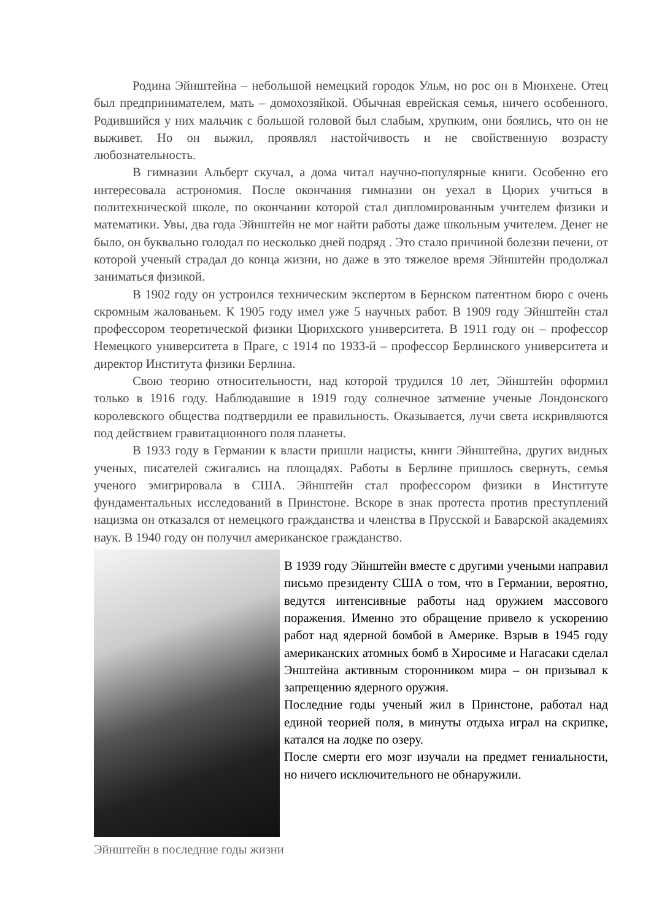Родина Эйнштейна – небольшой немецкий городок Ульм, но рос он в Мюнхене. Отец был предпринимателем, мать – домохозяйкой. Обычная еврейская семья, ничего особенного. Родившийся у них мальчик с большой головой был слабым, хрупким, они боялись, что он не выживет. Но он выжил, проявлял настойчивость и не свойственную возрасту любознательность.
В гимназии Альберт скучал, а дома читал научно-популярные книги. Особенно его интересовала астрономия. После окончания гимназии он уехал в Цюрих учиться в политехнической школе, по окончании которой стал дипломированным учителем физики и математики. Увы, два года Эйнштейн не мог найти работы даже школьным учителем. Денег не было, он буквально голодал по несколько дней подряд . Это стало причиной болезни печени, от которой ученый страдал до конца жизни, но даже в это тяжелое время Эйнштейн продолжал заниматься физикой.
В 1902 году он устроился техническим экспертом в Бернском патентном бюро с очень скромным жалованьем. К 1905 году имел уже 5 научных работ. В 1909 году Эйнштейн стал профессором теоретической физики Цюрихского университета. В 1911 году он – профессор Немецкого университета в Праге, с 1914 по 1933-й – профессор Берлинского университета и директор Института физики Берлина.
Свою теорию относительности, над которой трудился 10 лет, Эйнштейн оформил только в 1916 году. Наблюдавшие в 1919 году солнечное затмение ученые Лондонского королевского общества подтвердили ее правильность. Оказывается, лучи света искривляются под действием гравитационного поля планеты.
В 1933 году в Германии к власти пришли нацисты, книги Эйнштейна, других видных ученых, писателей сжигались на площадях. Работы в Берлине пришлось свернуть, семья ученого эмигрировала в США. Эйнштейн стал профессором физики в Институте фундаментальных исследований в Принстоне. Вскоре в знак протеста против преступлений нацизма он отказался от немецкого гражданства и членства в Прусской и Баварской академиях наук. В 1940 году он получил американское гражданство.
Эйнштейн в последние годы жизни
В 1939 году Эйнштейн вместе с другими учеными направил письмо президенту США о том, что в Германии, вероятно, ведутся интенсивные работы над оружием массового поражения. Именно это обращение привело к ускорению работ над ядерной бомбой в Америке. Взрыв в 1945 году американских атомных бомб в Хиросиме и Нагасаки сделал Энштейна активным сторонником мира – он призывал к запрещению ядерного оружия.
Последние годы ученый жил в Принстоне, работал над единой теорией поля, в минуты отдыха играл на скрипке, катался на лодке по озеру.
После смерти его мозг изучали на предмет гениальности, но ничего исключительного не обнаружили.